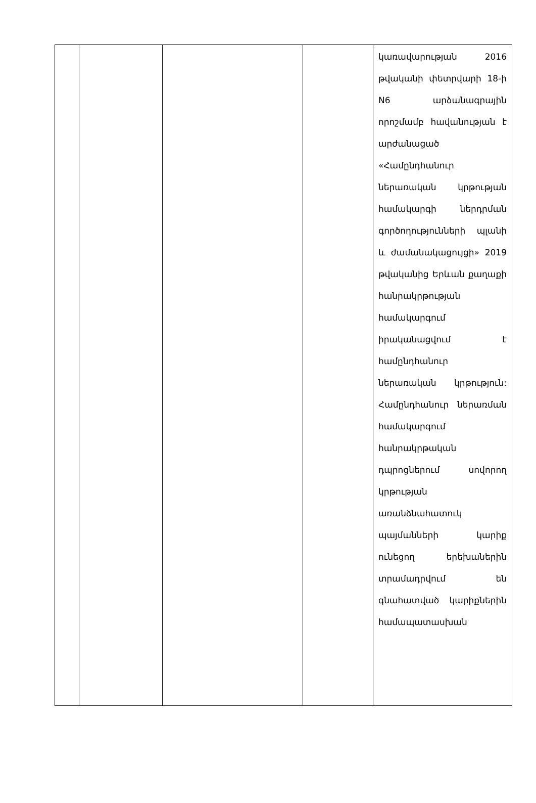| | | | | կառավարության 2016 թվականի փետրվարի 18-ի N6 արձանագրային որոշմամբ հավանության է արժանացած «Համընդհանուր ներառական կրթության համակարգի ներդրման գործողությունների պլանի և ժամանակացույցի» 2019 թվականից Երևան քաղաքի հանրակրթության համակարգում իրականացվում է համընդհանուր ներառական կրթություն: Համընդհանուր ներառման համակարգում հանրակրթական դպրոցներում սովորող կրթության առանձնահատուկ պայմանների կարիք ունեցող երեխաներին տրամադրվում են գնահատված կարիքներին համապատասխան |